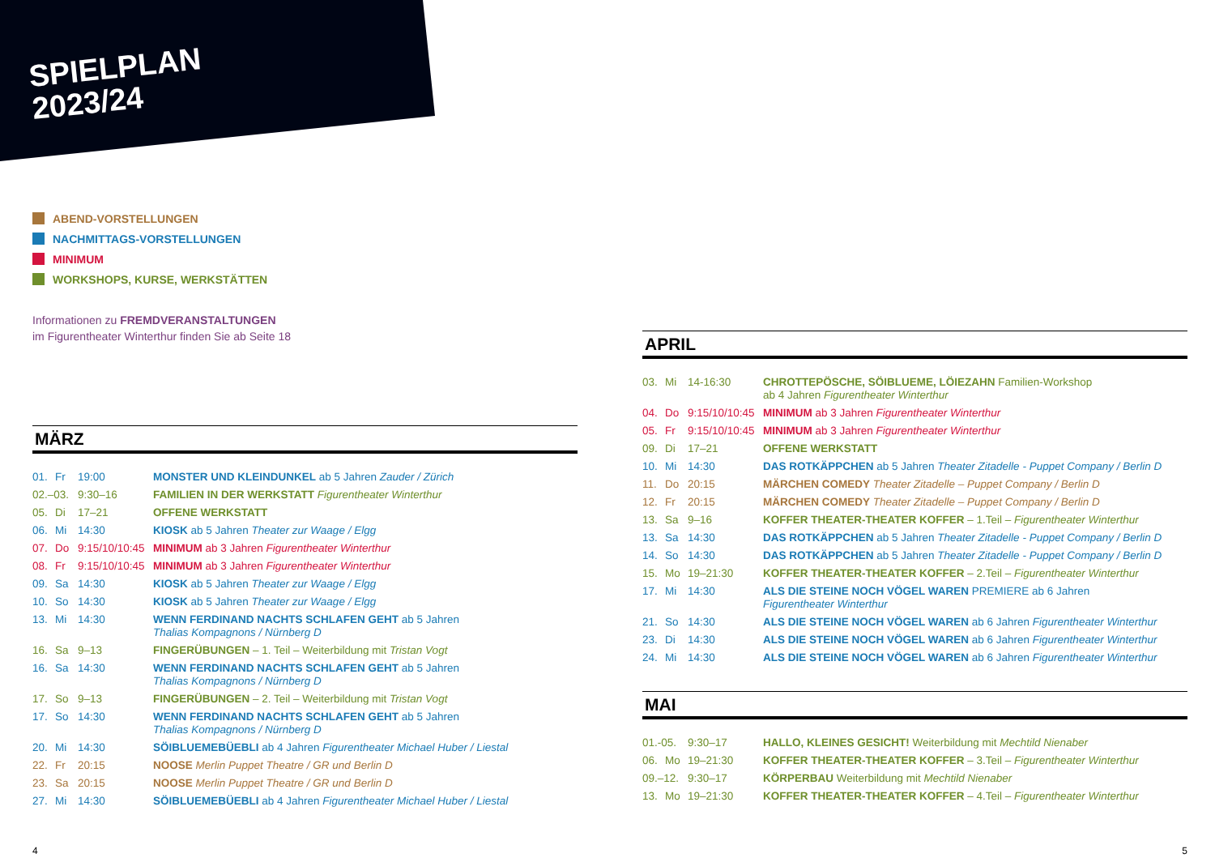SPIELPLAN
2023/24
ABEND-VORSTELLUNGEN
NACHMITTAGS-VORSTELLUNGEN
MINIMUM
WORKSHOPS, KURSE, WERKSTÄTTEN
Informationen zu FREMDVERANSTALTUNGEN
im Figurentheater Winterthur finden Sie ab Seite 18
MÄRZ
| 01. | Fr | 19:00 | MONSTER UND KLEINDUNKEL ab 5 Jahren Zauder / Zürich |
| 02.–03. | | 9:30–16 | FAMILIEN IN DER WERKSTATT Figurentheater Winterthur |
| 05. | Di | 17–21 | OFFENE WERKSTATT |
| 06. | Mi | 14:30 | KIOSK ab 5 Jahren Theater zur Waage / Elgg |
| 07. | Do | 9:15/10/10:45 | MINIMUM ab 3 Jahren Figurentheater Winterthur |
| 08. | Fr | 9:15/10/10:45 | MINIMUM ab 3 Jahren Figurentheater Winterthur |
| 09. | Sa | 14:30 | KIOSK ab 5 Jahren Theater zur Waage / Elgg |
| 10. | So | 14:30 | KIOSK ab 5 Jahren Theater zur Waage / Elgg |
| 13. | Mi | 14:30 | WENN FERDINAND NACHTS SCHLAFEN GEHT ab 5 Jahren Thalias Kompagnons / Nürnberg D |
| 16. | Sa | 9–13 | FINGERÜBUNGEN – 1. Teil – Weiterbildung mit Tristan Vogt |
| 16. | Sa | 14:30 | WENN FERDINAND NACHTS SCHLAFEN GEHT ab 5 Jahren Thalias Kompagnons / Nürnberg D |
| 17. | So | 9–13 | FINGERÜBUNGEN – 2. Teil – Weiterbildung mit Tristan Vogt |
| 17. | So | 14:30 | WENN FERDINAND NACHTS SCHLAFEN GEHT ab 5 Jahren Thalias Kompagnons / Nürnberg D |
| 20. | Mi | 14:30 | SÖIBLUEMEBÜEBLI ab 4 Jahren Figurentheater Michael Huber / Liestal |
| 22. | Fr | 20:15 | NOOSE Merlin Puppet Theatre / GR und Berlin D |
| 23. | Sa | 20:15 | NOOSE Merlin Puppet Theatre / GR und Berlin D |
| 27. | Mi | 14:30 | SÖIBLUEMEBÜEBLI ab 4 Jahren Figurentheater Michael Huber / Liestal |
APRIL
| 03. | Mi | 14-16:30 | CHROTTEPÖSCHE, SÖIBLUEME, LÖIEZAHN Familien-Workshop ab 4 Jahren Figurentheater Winterthur |
| 04. | Do | 9:15/10/10:45 | MINIMUM ab 3 Jahren Figurentheater Winterthur |
| 05. | Fr | 9:15/10/10:45 | MINIMUM ab 3 Jahren Figurentheater Winterthur |
| 09. | Di | 17–21 | OFFENE WERKSTATT |
| 10. | Mi | 14:30 | DAS ROTKÄPPCHEN ab 5 Jahren Theater Zitadelle - Puppet Company / Berlin D |
| 11. | Do | 20:15 | MÄRCHEN COMEDY Theater Zitadelle – Puppet Company / Berlin D |
| 12. | Fr | 20:15 | MÄRCHEN COMEDY Theater Zitadelle – Puppet Company / Berlin D |
| 13. | Sa | 9–16 | KOFFER THEATER-THEATER KOFFER – 1.Teil – Figurentheater Winterthur |
| 13. | Sa | 14:30 | DAS ROTKÄPPCHEN ab 5 Jahren Theater Zitadelle - Puppet Company / Berlin D |
| 14. | So | 14:30 | DAS ROTKÄPPCHEN ab 5 Jahren Theater Zitadelle - Puppet Company / Berlin D |
| 15. | Mo | 19–21:30 | KOFFER THEATER-THEATER KOFFER – 2.Teil – Figurentheater Winterthur |
| 17. | Mi | 14:30 | ALS DIE STEINE NOCH VÖGEL WAREN PREMIERE ab 6 Jahren Figurentheater Winterthur |
| 21. | So | 14:30 | ALS DIE STEINE NOCH VÖGEL WAREN ab 6 Jahren Figurentheater Winterthur |
| 23. | Di | 14:30 | ALS DIE STEINE NOCH VÖGEL WAREN ab 6 Jahren Figurentheater Winterthur |
| 24. | Mi | 14:30 | ALS DIE STEINE NOCH VÖGEL WAREN ab 6 Jahren Figurentheater Winterthur |
MAI
| 01.-05. | | 9:30–17 | HALLO, KLEINES GESICHT! Weiterbildung mit Mechtild Nienaber |
| 06. | Mo | 19–21:30 | KOFFER THEATER-THEATER KOFFER – 3.Teil – Figurentheater Winterthur |
| 09.–12. | | 9:30–17 | KÖRPERBAU Weiterbildung mit Mechtild Nienaber |
| 13. | Mo | 19–21:30 | KOFFER THEATER-THEATER KOFFER – 4.Teil – Figurentheater Winterthur |
4 5